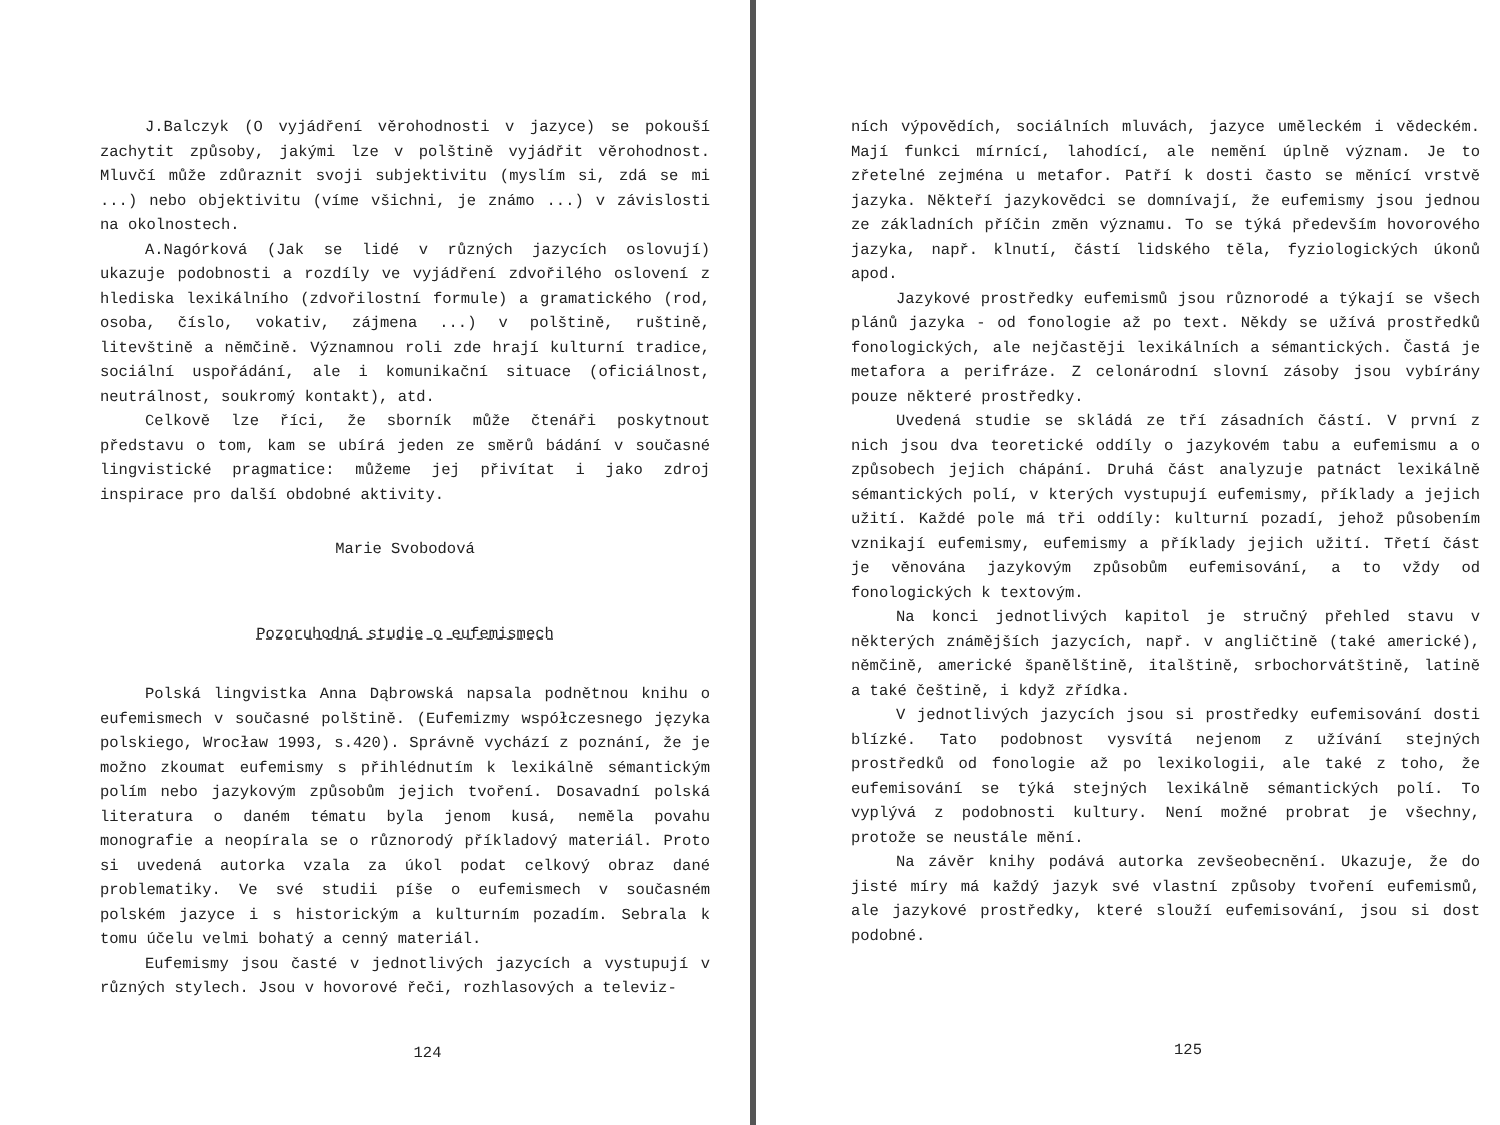J.Balczyk (O vyjádření věrohodnosti v jazyce) se pokouší zachytit způsoby, jakými lze v polštině vyjádřit věrohodnost. Mluvčí může zdůraznit svoji subjektivitu (myslím si, zdá se mi ...) nebo objektivitu (víme všichni, je známo ...) v závislosti na okolnostech.
A.Nagórková (Jak se lidé v různých jazycích oslovují) ukazuje podobnosti a rozdíly ve vyjádření zdvořilého oslovení z hlediska lexikálního (zdvořilostní formule) a gramatického (rod, osoba, číslo, vokativ, zájmena ...) v polštině, ruštině, litevštině a němčině. Významnou roli zde hrají kulturní tradice, sociální uspořádání, ale i komunikační situace (oficiálnost, neutrálnost, soukromý kontakt), atd.
Celkově lze říci, že sborník může čtenáři poskytnout představu o tom, kam se ubírá jeden ze směrů bádání v současné lingvistické pragmatice: můžeme jej přivítat i jako zdroj inspirace pro další obdobné aktivity.
Marie Svobodová
Pozoruhodná studie o eufemismech
Polská lingvistka Anna Dąbrowská napsala podnětnou knihu o eufemismech v současné polštině. (Eufemizmy współczesnego języka polskiego, Wrocław 1993, s.420). Správně vychází z poznání, že je možno zkoumat eufemismy s přihlédnutím k lexikálně sémantickým polím nebo jazykovým způsobům jejich tvoření. Dosavadní polská literatura o daném tématu byla jenom kusá, neměla povahu monografie a neopírala se o různorodý příkladový materiál. Proto si uvedená autorka vzala za úkol podat celkový obraz dané problematiky. Ve své studii píše o eufemismech v současném polském jazyce i s historickým a kulturním pozadím. Sebrala k tomu účelu velmi bohatý a cenný materiál.
Eufemismy jsou časté v jednotlivých jazycích a vystupují v různých stylech. Jsou v hovorové řeči, rozhlasových a televiz-
124
ních výpovědích, sociálních mluvách, jazyce uměleckém i vědeckém. Mají funkci mírnící, lahodící, ale nemění úplně význam. Je to zřetelné zejména u metafor. Patří k dosti často se měnící vrstvě jazyka. Někteří jazykovědci se domnívají, že eufemismy jsou jednou ze základních příčin změn významu. To se týká především hovorového jazyka, např. klnutí, částí lidského těla, fyziologických úkonů apod.
Jazykové prostředky eufemismů jsou různorodé a týkají se všech plánů jazyka - od fonologie až po text. Někdy se užívá prostředků fonologických, ale nejčastěji lexikálních a sémantických. Častá je metafora a perifráze. Z celonárodní slovní zásoby jsou vybírány pouze některé prostředky.
Uvedená studie se skládá ze tří zásadních částí. V první z nich jsou dva teoretické oddíly o jazykovém tabu a eufemismu a o způsobech jejich chápání. Druhá část analyzuje patnáct lexikálně sémantických polí, v kterých vystupují eufemismy, příklady a jejich užití. Každé pole má tři oddíly: kulturní pozadí, jehož působením vznikají eufemismy, eufemismy a příklady jejich užití. Třetí část je věnována jazykovým způsobům eufemisování, a to vždy od fonologických k textovým.
Na konci jednotlivých kapitol je stručný přehled stavu v některých známějších jazycích, např. v angličtině (také americké), němčině, americké španělštině, italštině, srbochorvátštině, latině a také češtině, i když zřídka.
V jednotlivých jazycích jsou si prostředky eufemisování dosti blízké. Tato podobnost vysvítá nejenom z užívání stejných prostředků od fonologie až po lexikologii, ale také z toho, že eufemisování se týká stejných lexikálně sémantických polí. To vyplývá z podobnosti kultury. Není možné probrat je všechny, protože se neustále mění.
Na závěr knihy podává autorka zevšeobecnění. Ukazuje, že do jisté míry má každý jazyk své vlastní způsoby tvoření eufemismů, ale jazykové prostředky, které slouží eufemisování, jsou si dost podobné.
125